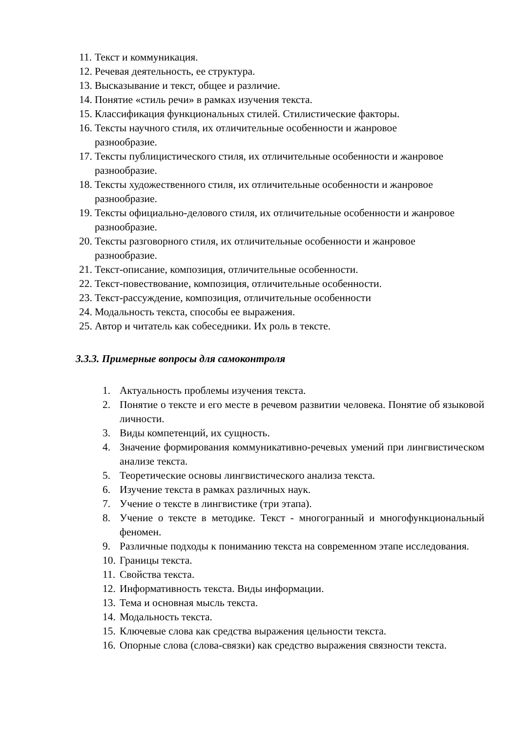11. Текст и коммуникация.
12. Речевая деятельность, ее структура.
13. Высказывание и текст, общее и различие.
14. Понятие «стиль речи» в рамках изучения текста.
15. Классификация функциональных стилей. Стилистические факторы.
16. Тексты научного стиля, их отличительные особенности и жанровое разнообразие.
17. Тексты публицистического стиля, их отличительные особенности и жанровое разнообразие.
18. Тексты художественного стиля, их отличительные особенности и жанровое разнообразие.
19. Тексты официально-делового стиля, их отличительные особенности и жанровое разнообразие.
20. Тексты разговорного стиля, их отличительные особенности и жанровое разнообразие.
21. Текст-описание, композиция, отличительные особенности.
22. Текст-повествование, композиция, отличительные особенности.
23. Текст-рассуждение, композиция, отличительные особенности
24. Модальность текста, способы ее выражения.
25. Автор и читатель как собеседники. Их роль в тексте.
3.3.3. Примерные вопросы для самоконтроля
1. Актуальность проблемы изучения текста.
2. Понятие о тексте и его месте в речевом развитии человека. Понятие об языковой личности.
3. Виды компетенций, их сущность.
4. Значение формирования коммуникативно-речевых умений при лингвистическом анализе текста.
5. Теоретические основы лингвистического анализа текста.
6. Изучение текста в рамках различных наук.
7. Учение о тексте в лингвистике (три этапа).
8. Учение о тексте в методике. Текст - многогранный и многофункциональный феномен.
9. Различные подходы к пониманию текста на современном этапе исследования.
10. Границы текста.
11. Свойства текста.
12. Информативность текста. Виды информации.
13. Тема и основная мысль текста.
14. Модальность текста.
15. Ключевые слова как средства выражения цельности текста.
16. Опорные слова (слова-связки) как средство выражения связности текста.